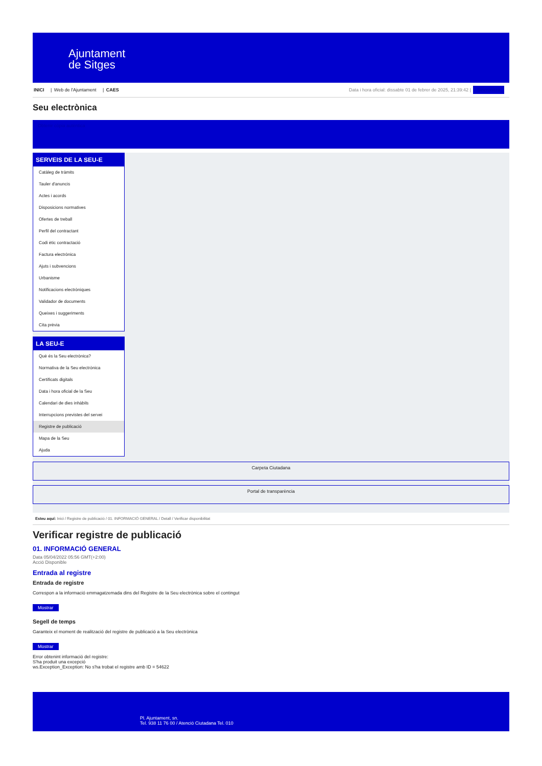Ajuntament
de Sitges
INICI | Web de l'Ajuntament | CAES
Data i hora oficial: dissabte 01 de febrer de 2025, 21:39:42 | Sincronitza
Seu electrònica
Obtenir còpia autèntica
SERVEIS DE LA SEU-E
Catàleg de tràmits
Tauler d'anuncis
Actes i acords
Disposicions normatives
Ofertes de treball
Perfil del contractant
Codi ètic contractació
Factura electrònica
Ajuts i subvencions
Urbanisme
Notificacions electròniques
Validador de documents
Queixes i suggeriments
Cita prèvia
LA SEU-E
Què és la Seu electrònica?
Normativa de la Seu electrònica
Certificats digitals
Data i hora oficial de la Seu
Calendari de dies inhàbils
Interrupcions previstes del servei
Registre de publicació
Mapa de la Seu
Ajuda
Carpeta Ciutadana
Portal de transparència
Esteu aquí: Inici / Registre de publicació / 01. INFORMACIÓ GENERAL / Detall / Verificar disponibilitat
Verificar registre de publicació
01. INFORMACIÓ GENERAL
Data 05/04/2022 05:56 GMT(+2:00)
Acció Disponible
Entrada al registre
Entrada de registre
Correspon a la informació emmagatzemada dins del Registre de la Seu electrònica sobre el contingut
Mostrar
Segell de temps
Garanteix el moment de realització del registre de publicació a la Seu electrònica
Mostrar
Error obtenint informació del registre:
S'ha produit una excepció
ws.Exception_Exception: No s'ha trobat el registre amb ID = 54622
Pl. Ajuntament, sn.
Tel. 938 11 76 00 / Atenció Ciutadana Tel. 010